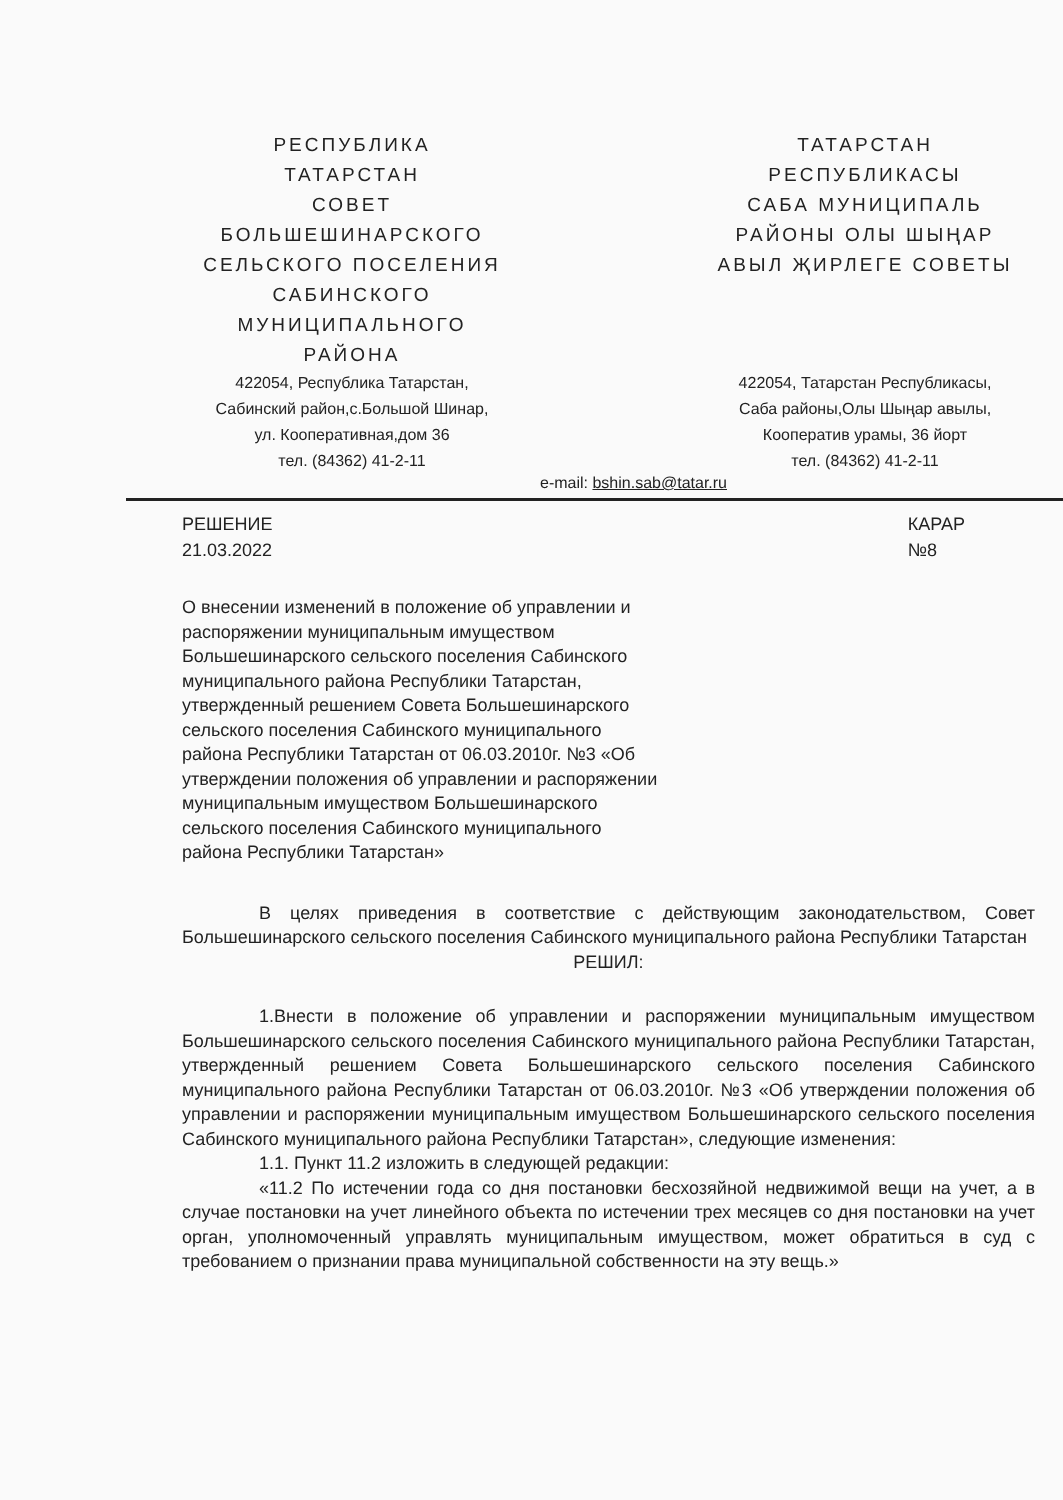РЕСПУБЛИКА
ТАТАРСТАН
СОВЕТ
БОЛЬШЕШИНАРСКОГО
СЕЛЬСКОГО ПОСЕЛЕНИЯ
САБИНСКОГО
МУНИЦИПАЛЬНОГО
РАЙОНА
422054, Республика Татарстан,
Сабинский район,с.Большой Шинар,
ул. Кооперативная,дом 36
тел. (84362) 41-2-11
ТАТАРСТАН
РЕСПУБЛИКАСЫ
САБА МУНИЦИПАЛЬ
РАЙОНЫ ОЛЫ ШЫҢАР
АВЫЛ ҖИРЛЕГЕ СОВЕТЫ
422054, Татарстан Республикасы,
Саба районы,Олы Шыңар авылы,
Кооператив урамы, 36 йорт
тел. (84362) 41-2-11
e-mail: bshin.sab@tatar.ru
РЕШЕНИЕ
21.03.2022
КАРАР
№8
О внесении изменений в положение об управлении и распоряжении муниципальным имуществом Большешинарского сельского поселения Сабинского муниципального района Республики Татарстан, утвержденный решением Совета Большешинарского сельского поселения Сабинского муниципального района Республики Татарстан от 06.03.2010г. №3 «Об утверждении положения об управлении и распоряжении муниципальным имуществом Большешинарского сельского поселения Сабинского муниципального района Республики Татарстан»
В целях приведения в соответствие с действующим законодательством, Совет Большешинарского сельского поселения Сабинского муниципального района Республики Татарстан
РЕШИЛ:
1.Внести в положение об управлении и распоряжении муниципальным имуществом Большешинарского сельского поселения Сабинского муниципального района Республики Татарстан, утвержденный решением Совета Большешинарского сельского поселения Сабинского муниципального района Республики Татарстан от 06.03.2010г. №3 «Об утверждении положения об управлении и распоряжении муниципальным имуществом Большешинарского сельского поселения Сабинского муниципального района Республики Татарстан», следующие изменения:
1.1. Пункт 11.2 изложить в следующей редакции:
«11.2 По истечении года со дня постановки бесхозяйной недвижимой вещи на учет, а в случае постановки на учет линейного объекта по истечении трех месяцев со дня постановки на учет орган, уполномоченный управлять муниципальным имуществом, может обратиться в суд с требованием о признании права муниципальной собственности на эту вещь.»